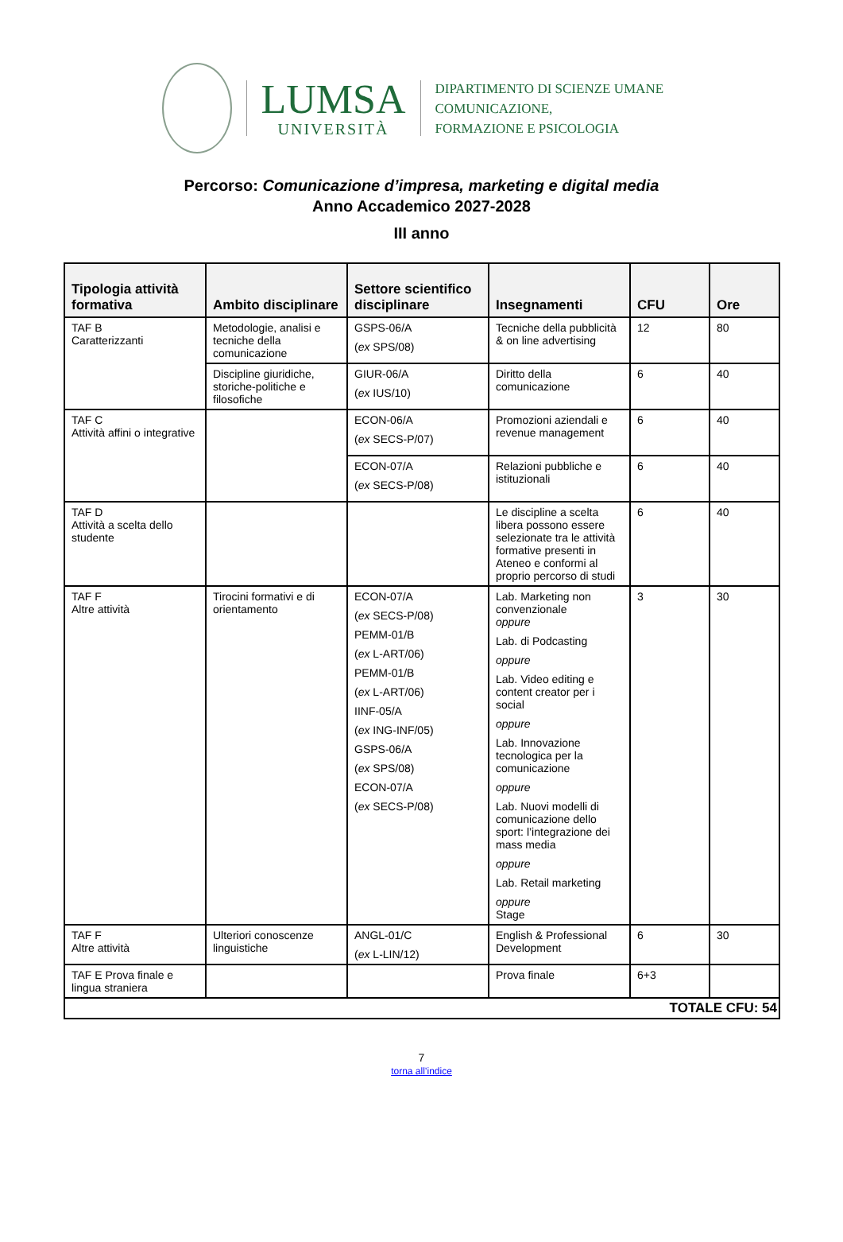LUMSA
UNIVERSITÀ
DIPARTIMENTO DI SCIENZE UMANE
COMUNICAZIONE,
FORMAZIONE E PSICOLOGIA
Percorso: Comunicazione d’impresa, marketing e digital media
Anno Accademico 2027-2028
III anno
| Tipologia attività formativa | Ambito disciplinare | Settore scientifico disciplinare | Insegnamenti | CFU | Ore |
| --- | --- | --- | --- | --- | --- |
| TAF B Caratterizzanti | Metodologie, analisi e tecniche della comunicazione | GSPS-06/A ( ex SPS/08) | Tecniche della pubblicità & on line advertising | 12 | 80 |
| | Discipline giuridiche, storiche-politiche e filosofiche | GIUR-06/A ( ex IUS/10) | Diritto della comunicazione | 6 | 40 |
| TAF C Attività affini o integrative | | ECON-06/A ( ex SECS-P/07) | Promozioni aziendali e revenue management | 6 | 40 |
| | | ECON-07/A ( ex SECS-P/08) | Relazioni pubbliche e istituzionali | 6 | 40 |
| TAF D Attività a scelta dello studente | | | Le discipline a scelta libera possono essere selezionate tra le attività formative presenti in Ateneo e conformi al proprio percorso di studi | 6 | 40 |
| TAF F Altre attività | Tirocini formativi e di orientamento | ECON-07/A ( ex SECS-P/08) PEMM-01/B ( ex L-ART/06) PEMM-01/B ( ex L-ART/06) IINF-05/A ( ex ING-INF/05) GSPS-06/A ( ex SPS/08) ECON-07/A ( ex SECS-P/08) | Lab. Marketing non convenzionale oppure Lab. di Podcasting oppure Lab. Video editing e content creator per i social oppure Lab. Innovazione tecnologica per la comunicazione oppure Lab. Nuovi modelli di comunicazione dello sport: l’integrazione dei mass media oppure Lab. Retail marketing oppure Stage | 3 | 30 |
| TAF F Altre attività | Ulteriori conoscenze linguistiche | ANGL-01/C ( ex L-LIN/12) | English & Professional Development | 6 | 30 |
| TAF E Prova finale e lingua straniera | | | Prova finale | 6+3 | |
| TOTALE CFU: 54 | | | | | |
7
torna all’indice